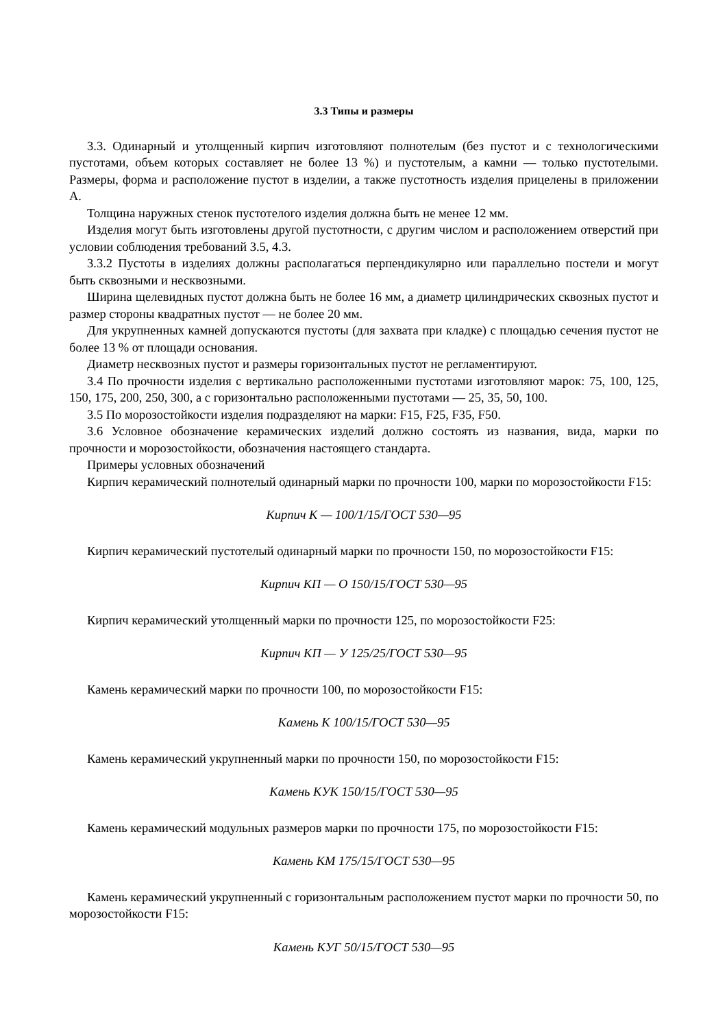3.3 Типы и размеры
3.3. Одинарный и утолщенный кирпич изготовляют полнотелым (без пустот и с технологическими пустотами, объем которых составляет не более 13 %) и пустотелым, а камни — только пустотелыми. Размеры, форма и расположение пустот в изделии, а также пустотность изделия прицелены в приложении А.
Толщина наружных стенок пустотелого изделия должна быть не менее 12 мм.
Изделия могут быть изготовлены другой пустотности, с другим числом и расположением отверстий при условии соблюдения требований 3.5, 4.3.
3.3.2 Пустоты в изделиях должны располагаться перпендикулярно или параллельно постели и могут быть сквозными и несквозными.
Ширина щелевидных пустот должна быть не более 16 мм, а диаметр цилиндрических сквозных пустот и размер стороны квадратных пустот — не более 20 мм.
Для укрупненных камней допускаются пустоты (для захвата при кладке) с площадью сечения пустот не более 13 % от площади основания.
Диаметр несквозных пустот и размеры горизонтальных пустот не регламентируют.
3.4 По прочности изделия с вертикально расположенными пустотами изготовляют марок: 75, 100, 125, 150, 175, 200, 250, 300, а с горизонтально расположенными пустотами — 25, 35, 50, 100.
3.5 По морозостойкости изделия подразделяют на марки: F15, F25, F35, F50.
3.6 Условное обозначение керамических изделий должно состоять из названия, вида, марки по прочности и морозостойкости, обозначения настоящего стандарта.
Примеры условных обозначений
Кирпич керамический полнотелый одинарный марки по прочности 100, марки по морозостойкости F15:
Кирпич К — 100/1/15/ГОСТ 530—95
Кирпич керамический пустотелый одинарный марки по прочности 150, по морозостойкости F15:
Кирпич КП — О 150/15/ГОСТ 530—95
Кирпич керамический утолщенный марки по прочности 125, по морозостойкости F25:
Кирпич КП — У 125/25/ГОСТ 530—95
Камень керамический марки по прочности 100, по морозостойкости F15:
Камень К 100/15/ГОСТ 530—95
Камень керамический укрупненный марки по прочности 150, по морозостойкости F15:
Камень КУК 150/15/ГОСТ 530—95
Камень керамический модульных размеров марки по прочности 175, по морозостойкости F15:
Камень КМ 175/15/ГОСТ 530—95
Камень керамический укрупненный с горизонтальным расположением пустот марки по прочности 50, по морозостойкости F15:
Камень КУГ 50/15/ГОСТ 530—95